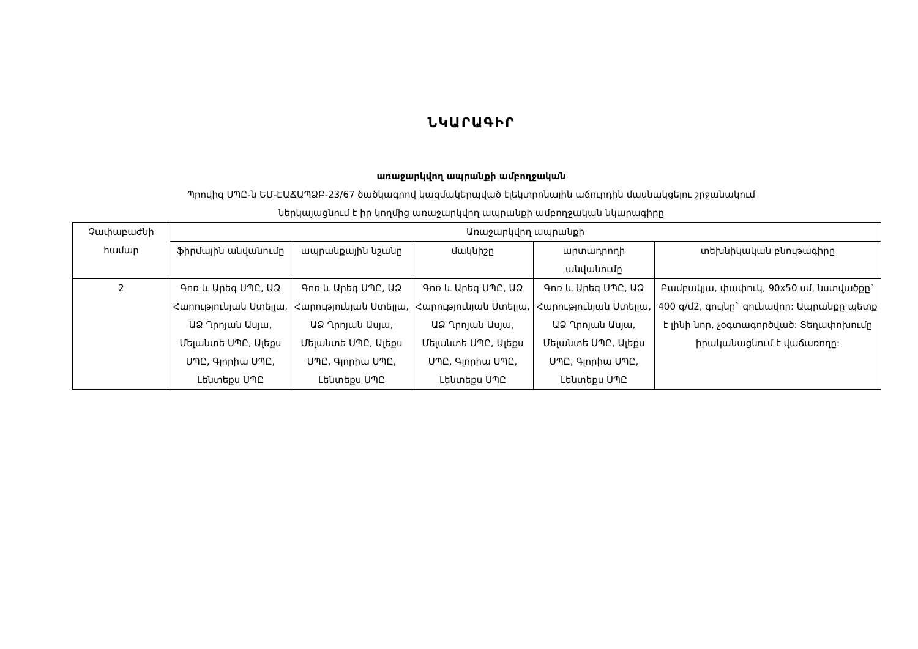ՆԿԱՐԱԳԻՐ
առաջարկվող ապրանքի ամբողջական
Պրովիզ ՍՊԸ-ն ԵՄ-ԷԱՃԱՊՁԲ-23/67 ծածկագրով կազմակերպված էլեկտրոնային աճուրդին մասնակցելու շրջանակում
ներկայացնում է իր կողմից առաջարկվող ապրանքի ամբողջական նկարագիրը
| Չափաբաժնի համար | Առաջարկվող ապրանքի | | | | |
| --- | --- | --- | --- | --- | --- |
| | ֆիրմային անվանումը | ապրանքային նշանը | մակնիշը | արտադրողի անվանումը | տեխնիկական բնութագիրը |
| 2 | Գոռ և Արեգ ՍՊԸ, ԱՁ Հարությունյան Ստելլա, ԱՁ Ղրոյան Ասյա, Մելանտե ՍՊԸ, Ալեքս ՍՊԸ, Գլորիա ՍՊԸ, Լենտեքս ՍՊԸ | Գոռ և Արեգ ՍՊԸ, ԱՁ Հարությունյան Ստելլա, ԱՁ Ղրոյան Ասյա, Մելանտե ՍՊԸ, Ալեքս ՍՊԸ, Գլորիա ՍՊԸ, Լենտեքս ՍՊԸ | Գոռ և Արեգ ՍՊԸ, ԱՁ Հարությունյան Ստելլա, ԱՁ Ղրոյան Ասյա, Մելանտե ՍՊԸ, Ալեքս ՍՊԸ, Գլորիա ՍՊԸ, Լենտեքս ՍՊԸ | Գոռ և Արեգ ՍՊԸ, ԱՁ Հարությունյան Ստելլա, ԱՁ Ղրոյան Ասյա, Մելանտե ՍՊԸ, Ալեքս ՍՊԸ, Գլորիա ՍՊԸ, Լենտեքս ՍՊԸ | Բամբակյա, փափուկ, 90x50 սմ, նստվածքը` 400 գ/մ2, գույնը` գունավոր: Ապրանքը պետք է լինի նոր, չօգտագործված: Տեղափոխումը իրականացնում է վաճառողը: |